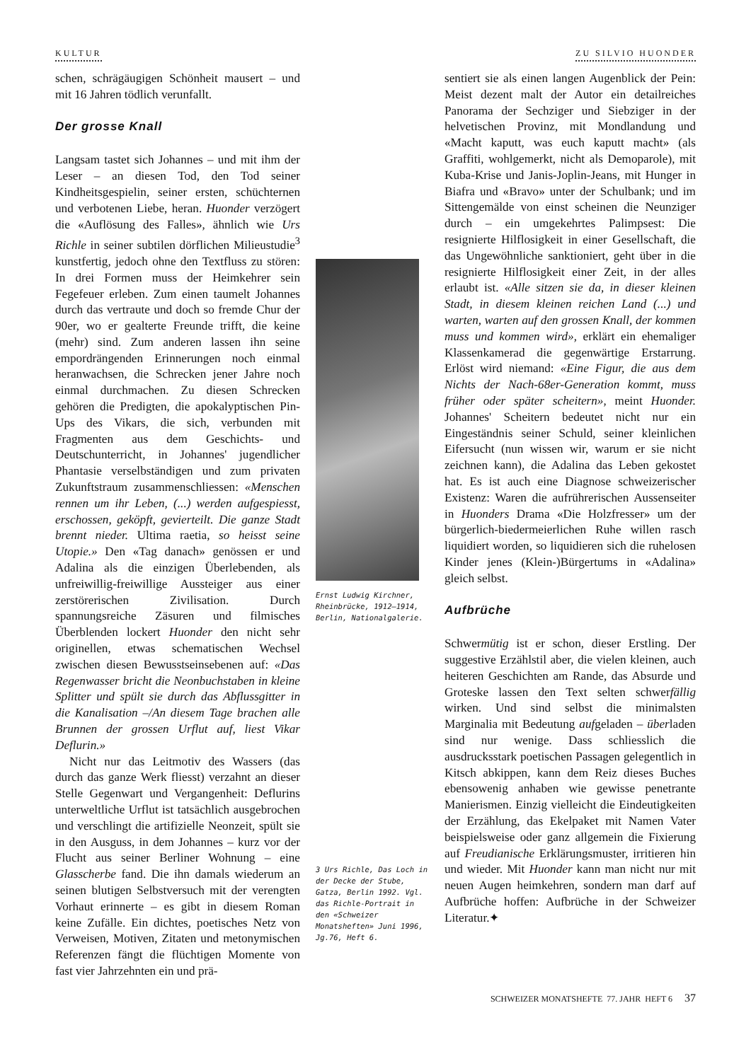KULTUR ZU SILVIO HUONDER
schen, schrägäugigen Schönheit mausert – und mit 16 Jahren tödlich verunfallt.
Der grosse Knall
Langsam tastet sich Johannes – und mit ihm der Leser – an diesen Tod, den Tod seiner Kindheitsgespielin, seiner ersten, schüchternen und verbotenen Liebe, heran. Huonder verzögert die «Auflösung des Falles», ähnlich wie Urs Richle in seiner subtilen dörflichen Milieustudie<sup>3</sup> kunstfertig, jedoch ohne den Textfluss zu stören: In drei Formen muss der Heimkehrer sein Fegefeuer erleben. Zum einen taumelt Johannes durch das vertraute und doch so fremde Chur der 90er, wo er gealterte Freunde trifft, die keine (mehr) sind. Zum anderen lassen ihn seine empordrängenden Erinnerungen noch einmal heranwachsen, die Schrecken jener Jahre noch einmal durchmachen. Zu diesen Schrecken gehören die Predigten, die apokalyptischen Pin-Ups des Vikars, die sich, verbunden mit Fragmenten aus dem Geschichts- und Deutschunterricht, in Johannes' jugendlicher Phantasie verselbständigen und zum privaten Zukunftstraum zusammenschliessen: «Menschen rennen um ihr Leben, (...) werden aufgespiesst, erschossen, geköpft, gevierteilt. Die ganze Stadt brennt nieder. Ultima raetia, so heisst seine Utopie.» Den «Tag danach» genössen er und Adalina als die einzigen Überlebenden, als unfreiwillig-freiwillige Aussteiger aus einer zerstörerischen Zivilisation. Durch spannungsreiche Zäsuren und filmisches Überblenden lockert Huonder den nicht sehr originellen, etwas schematischen Wechsel zwischen diesen Bewusstseinsebenen auf: «Das Regenwasser bricht die Neonbuchstaben in kleine Splitter und spült sie durch das Abflussgitter in die Kanalisation –/An diesem Tage brachen alle Brunnen der grossen Urflut auf, liest Vikar Deflurin.»
Nicht nur das Leitmotiv des Wassers (das durch das ganze Werk fliesst) verzahnt an dieser Stelle Gegenwart und Vergangenheit: Deflurins unterweltliche Urflut ist tatsächlich ausgebrochen und verschlingt die artifizielle Neonzeit, spült sie in den Ausguss, in dem Johannes – kurz vor der Flucht aus seiner Berliner Wohnung – eine Glasscherbe fand. Die ihn damals wiederum an seinen blutigen Selbstversuch mit der verengten Vorhaut erinnerte – es gibt in diesem Roman keine Zufälle. Ein dichtes, poetisches Netz von Verweisen, Motiven, Zitaten und metonymischen Referenzen fängt die flüchtigen Momente von fast vier Jahrzehnten ein und prä-
Ernst Ludwig Kirchner, Rheinbrücke, 1912–1914, Berlin, Nationalgalerie.
3 Urs Richle, Das Loch in der Decke der Stube, Gatza, Berlin 1992. Vgl. das Richle-Portrait in den «Schweizer Monatsheften» Juni 1996, Jg.76, Heft 6.
sentiert sie als einen langen Augenblick der Pein: Meist dezent malt der Autor ein detailreiches Panorama der Sechziger und Siebziger in der helvetischen Provinz, mit Mondlandung und «Macht kaputt, was euch kaputt macht» (als Graffiti, wohlgemerkt, nicht als Demoparole), mit Kuba-Krise und Janis-Joplin-Jeans, mit Hunger in Biafra und «Bravo» unter der Schulbank; und im Sittengemälde von einst scheinen die Neunziger durch – ein umgekehrtes Palimpsest: Die resignierte Hilflosigkeit in einer Gesellschaft, die das Ungewöhnliche sanktioniert, geht über in die resignierte Hilflosigkeit einer Zeit, in der alles erlaubt ist. «Alle sitzen sie da, in dieser kleinen Stadt, in diesem kleinen reichen Land (...) und warten, warten auf den grossen Knall, der kommen muss und kommen wird», erklärt ein ehemaliger Klassenkamerad die gegenwärtige Erstarrung. Erlöst wird niemand: «Eine Figur, die aus dem Nichts der Nach-68er-Generation kommt, muss früher oder später scheitern», meint Huonder. Johannes' Scheitern bedeutet nicht nur ein Eingeständnis seiner Schuld, seiner kleinlichen Eifersucht (nun wissen wir, warum er sie nicht zeichnen kann), die Adalina das Leben gekostet hat. Es ist auch eine Diagnose schweizerischer Existenz: Waren die aufrührerischen Aussenseiter in Huonders Drama «Die Holzfresser» um der bürgerlich-biedermeierlichen Ruhe willen rasch liquidiert worden, so liquidieren sich die ruhelosen Kinder jenes (Klein-)Bürgertums in «Adalina» gleich selbst.
Aufbrüche
Schwermütig ist er schon, dieser Erstling. Der suggestive Erzählstil aber, die vielen kleinen, auch heiteren Geschichten am Rande, das Absurde und Groteske lassen den Text selten schwerfällig wirken. Und sind selbst die minimalsten Marginalia mit Bedeutung aufgeladen – überladen sind nur wenige. Dass schliesslich die ausdrucksstark poetischen Passagen gelegentlich in Kitsch abkippen, kann dem Reiz dieses Buches ebensowenig anhaben wie gewisse penetrante Manierismen. Einzig vielleicht die Eindeutigkeiten der Erzählung, das Ekelpaket mit Namen Vater beispielsweise oder ganz allgemein die Fixierung auf Freudianische Erklärungsmuster, irritieren hin und wieder. Mit Huonder kann man nicht nur mit neuen Augen heimkehren, sondern man darf auf Aufbrüche hoffen: Aufbrüche in der Schweizer Literatur.✦
SCHWEIZER MONATSHEFTE 77. JAHR HEFT 6 37